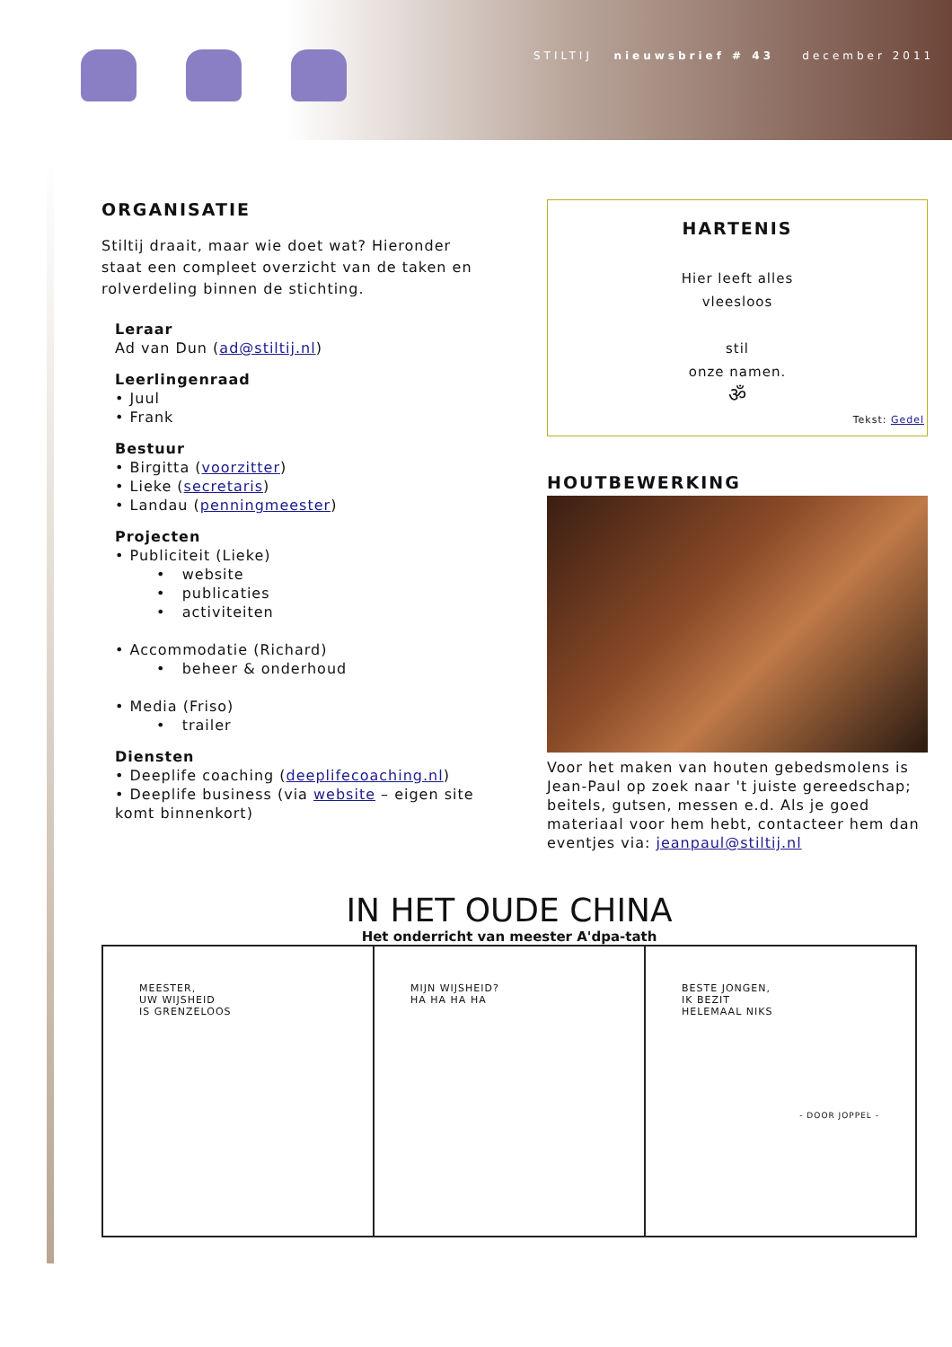STILTIJ nieuwsbrief # 43 december 2011
ORGANISATIE
Stiltij draait, maar wie doet wat? Hieronder staat een compleet overzicht van de taken en rolverdeling binnen de stichting.
Leraar
Ad van Dun (ad@stiltij.nl)
Leerlingenraad
• Juul
• Frank
Bestuur
• Birgitta (voorzitter)
• Lieke (secretaris)
• Landau (penningmeester)
Projecten
• Publiciteit (Lieke)
• website
• publicaties
• activiteiten
• Accommodatie (Richard)
• beheer & onderhoud
• Media (Friso)
• trailer
Diensten
• Deeplife coaching (deeplifecoaching.nl)
• Deeplife business (via website – eigen site komt binnenkort)
HARTENIS
Hier leeft alles
vleesloos
stil
onze namen.
ॐ
Tekst: Gedel
HOUTBEWERKING
Voor het maken van houten gebedsmolens is Jean-Paul op zoek naar 't juiste gereedschap; beitels, gutsen, messen e.d. Als je goed materiaal voor hem hebt, contacteer hem dan eventjes via: jeanpaul@stiltij.nl
IN HET OUDE CHINA
Het onderricht van meester A'dpa-tath
MEESTER,
UW WIJSHEID
IS GRENZELOOS
MIJN WIJSHEID?
HA HA HA HA
BESTE JONGEN,
IK BEZIT
HELEMAAL NIKS
- DOOR JOPPEL -